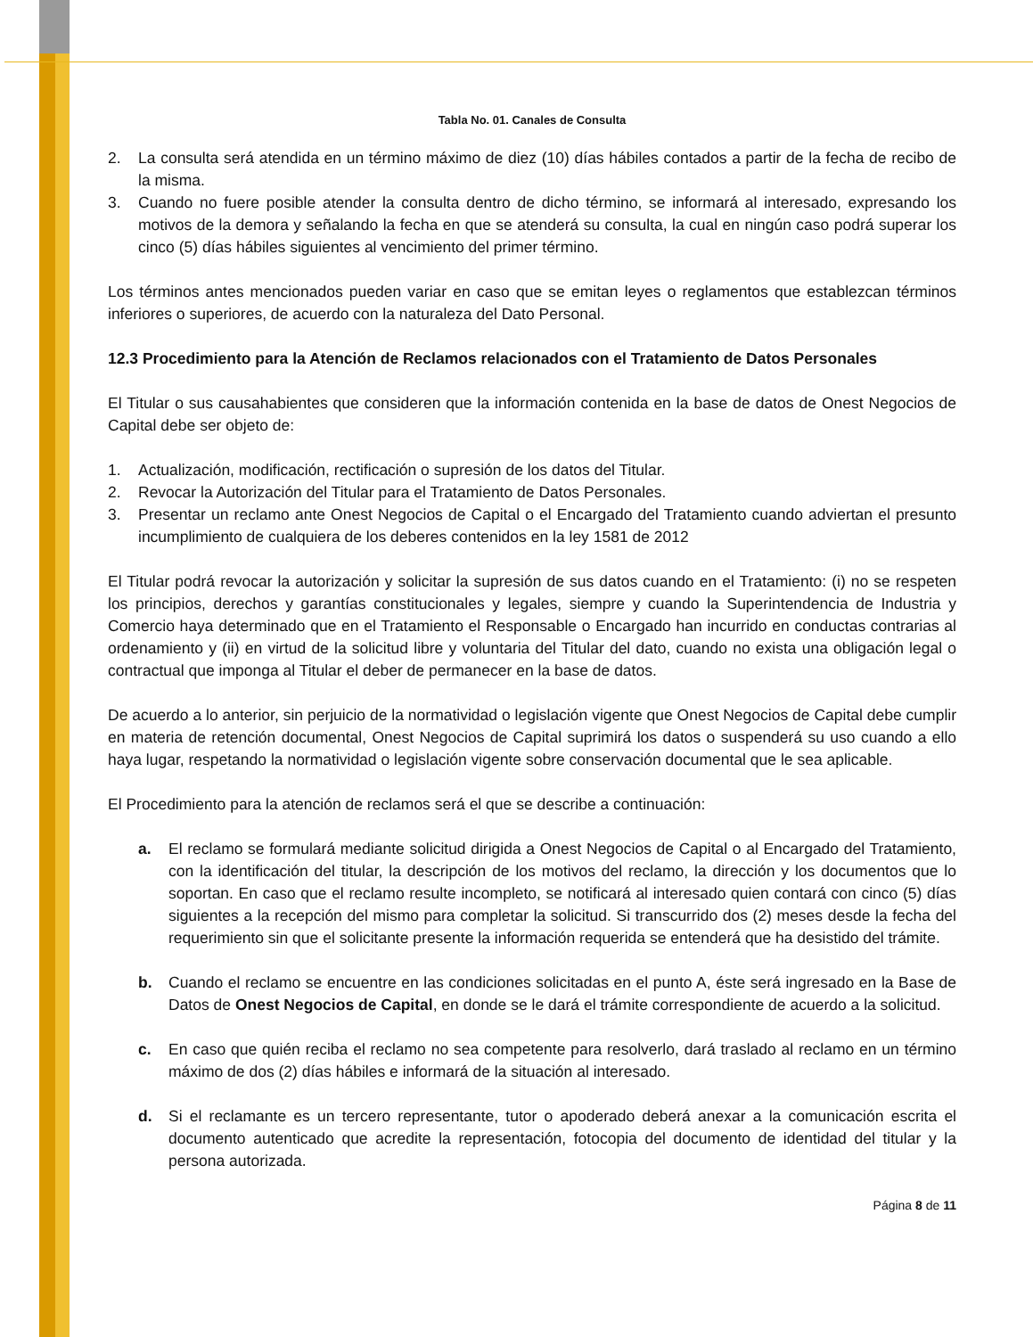Tabla No. 01. Canales de Consulta
2. La consulta será atendida en un término máximo de diez (10) días hábiles contados a partir de la fecha de recibo de la misma.
3. Cuando no fuere posible atender la consulta dentro de dicho término, se informará al interesado, expresando los motivos de la demora y señalando la fecha en que se atenderá su consulta, la cual en ningún caso podrá superar los cinco (5) días hábiles siguientes al vencimiento del primer término.
Los términos antes mencionados pueden variar en caso que se emitan leyes o reglamentos que establezcan términos inferiores o superiores, de acuerdo con la naturaleza del Dato Personal.
12.3 Procedimiento para la Atención de Reclamos relacionados con el Tratamiento de Datos Personales
El Titular o sus causahabientes que consideren que la información contenida en la base de datos de Onest Negocios de Capital debe ser objeto de:
1. Actualización, modificación, rectificación o supresión de los datos del Titular.
2. Revocar la Autorización del Titular para el Tratamiento de Datos Personales.
3. Presentar un reclamo ante Onest Negocios de Capital o el Encargado del Tratamiento cuando adviertan el presunto incumplimiento de cualquiera de los deberes contenidos en la ley 1581 de 2012
El Titular podrá revocar la autorización y solicitar la supresión de sus datos cuando en el Tratamiento: (i) no se respeten los principios, derechos y garantías constitucionales y legales, siempre y cuando la Superintendencia de Industria y Comercio haya determinado que en el Tratamiento el Responsable o Encargado han incurrido en conductas contrarias al ordenamiento y (ii) en virtud de la solicitud libre y voluntaria del Titular del dato, cuando no exista una obligación legal o contractual que imponga al Titular el deber de permanecer en la base de datos.
De acuerdo a lo anterior, sin perjuicio de la normatividad o legislación vigente que Onest Negocios de Capital debe cumplir en materia de retención documental, Onest Negocios de Capital suprimirá los datos o suspenderá su uso cuando a ello haya lugar, respetando la normatividad o legislación vigente sobre conservación documental que le sea aplicable.
El Procedimiento para la atención de reclamos será el que se describe a continuación:
a. El reclamo se formulará mediante solicitud dirigida a Onest Negocios de Capital o al Encargado del Tratamiento, con la identificación del titular, la descripción de los motivos del reclamo, la dirección y los documentos que lo soportan. En caso que el reclamo resulte incompleto, se notificará al interesado quien contará con cinco (5) días siguientes a la recepción del mismo para completar la solicitud. Si transcurrido dos (2) meses desde la fecha del requerimiento sin que el solicitante presente la información requerida se entenderá que ha desistido del trámite.
b. Cuando el reclamo se encuentre en las condiciones solicitadas en el punto A, éste será ingresado en la Base de Datos de Onest Negocios de Capital, en donde se le dará el trámite correspondiente de acuerdo a la solicitud.
c. En caso que quién reciba el reclamo no sea competente para resolverlo, dará traslado al reclamo en un término máximo de dos (2) días hábiles e informará de la situación al interesado.
d. Si el reclamante es un tercero representante, tutor o apoderado deberá anexar a la comunicación escrita el documento autenticado que acredite la representación, fotocopia del documento de identidad del titular y la persona autorizada.
Página 8 de 11